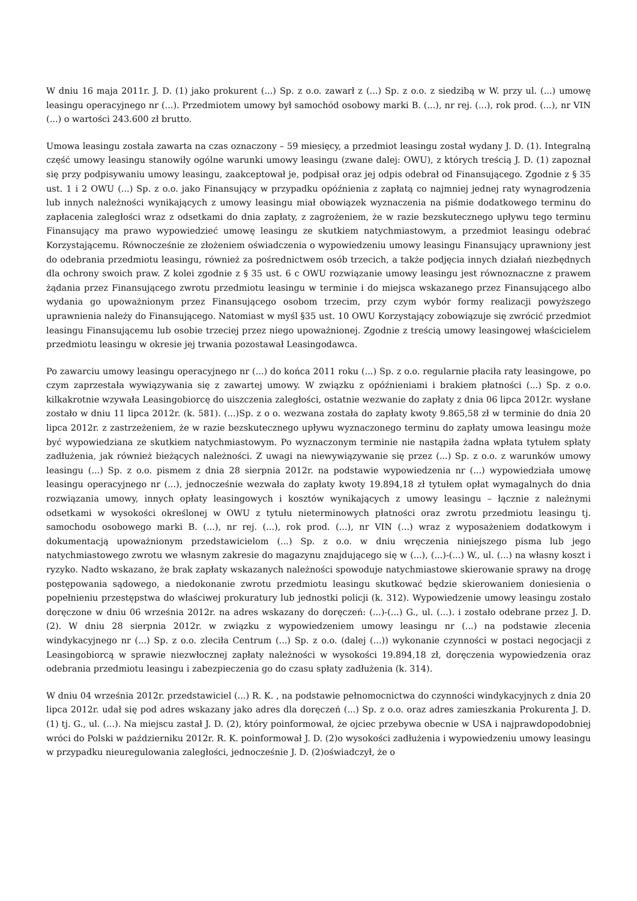W dniu 16 maja 2011r. J. D. (1) jako prokurent (...) Sp. z o.o. zawarł z (...) Sp. z o.o. z siedzibą w W. przy ul. (...) umowę leasingu operacyjnego nr (...). Przedmiotem umowy był samochód osobowy marki B. (...), nr rej. (...), rok prod. (...), nr VIN (...) o wartości 243.600 zł brutto.
Umowa leasingu została zawarta na czas oznaczony – 59 miesięcy, a przedmiot leasingu został wydany J. D. (1). Integralną część umowy leasingu stanowiły ogólne warunki umowy leasingu (zwane dalej: OWU), z których treścią J. D. (1) zapoznał się przy podpisywaniu umowy leasingu, zaakceptował je, podpisał oraz jej odpis odebrał od Finansującego. Zgodnie z § 35 ust. 1 i 2 OWU (...) Sp. z o.o. jako Finansujący w przypadku opóźnienia z zapłatą co najmniej jednej raty wynagrodzenia lub innych należności wynikających z umowy leasingu miał obowiązek wyznaczenia na piśmie dodatkowego terminu do zapłacenia zaległości wraz z odsetkami do dnia zapłaty, z zagrożeniem, że w razie bezskutecznego upływu tego terminu Finansujący ma prawo wypowiedzieć umowę leasingu ze skutkiem natychmiastowym, a przedmiot leasingu odebrać Korzystającemu. Równocześnie ze złożeniem oświadczenia o wypowiedzeniu umowy leasingu Finansujący uprawniony jest do odebrania przedmiotu leasingu, również za pośrednictwem osób trzecich, a także podjęcia innych działań niezbędnych dla ochrony swoich praw. Z kolei zgodnie z § 35 ust. 6 c OWU rozwiązanie umowy leasingu jest równoznaczne z prawem żądania przez Finansującego zwrotu przedmiotu leasingu w terminie i do miejsca wskazanego przez Finansującego albo wydania go upoważnionym przez Finansującego osobom trzecim, przy czym wybór formy realizacji powyższego uprawnienia należy do Finansującego. Natomiast w myśl §35 ust. 10 OWU Korzystający zobowiązuje się zwrócić przedmiot leasingu Finansującemu lub osobie trzeciej przez niego upoważnionej. Zgodnie z treścią umowy leasingowej właścicielem przedmiotu leasingu w okresie jej trwania pozostawał Leasingodawca.
Po zawarciu umowy leasingu operacyjnego nr (...) do końca 2011 roku (...) Sp. z o.o. regularnie płaciła raty leasingowe, po czym zaprzestała wywiązywania się z zawartej umowy. W związku z opóźnieniami i brakiem płatności (...) Sp. z o.o. kilkakrotnie wzywała Leasingobiorcę do uiszczenia zaległości, ostatnie wezwanie do zapłaty z dnia 06 lipca 2012r. wysłane zostało w dniu 11 lipca 2012r. (k. 581). (...)Sp. z o o. wezwana została do zapłaty kwoty 9.865,58 zł w terminie do dnia 20 lipca 2012r. z zastrzeżeniem, że w razie bezskutecznego upływu wyznaczonego terminu do zapłaty umowa leasingu może być wypowiedziana ze skutkiem natychmiastowym. Po wyznaczonym terminie nie nastąpiła żadna wpłata tytułem spłaty zadłużenia, jak również bieżących należności. Z uwagi na niewywiązywanie się przez (...) Sp. z o.o. z warunków umowy leasingu (...) Sp. z o.o. pismem z dnia 28 sierpnia 2012r. na podstawie wypowiedzenia nr (...) wypowiedziała umowę leasingu operacyjnego nr (...), jednocześnie wezwała do zapłaty kwoty 19.894,18 zł tytułem opłat wymagalnych do dnia rozwiązania umowy, innych opłaty leasingowych i kosztów wynikających z umowy leasingu – łącznie z należnymi odsetkami w wysokości określonej w OWU z tytułu nieterminowych płatności oraz zwrotu przedmiotu leasingu tj. samochodu osobowego marki B. (...), nr rej. (...), rok prod. (...), nr VIN (...) wraz z wyposażeniem dodatkowym i dokumentacją upoważnionym przedstawicielom (...) Sp. z o.o. w dniu wręczenia niniejszego pisma lub jego natychmiastowego zwrotu we własnym zakresie do magazynu znajdującego się w (...), (...)-(...) W., ul. (...) na własny koszt i ryzyko. Nadto wskazano, że brak zapłaty wskazanych należności spowoduje natychmiastowe skierowanie sprawy na drogę postępowania sądowego, a niedokonanie zwrotu przedmiotu leasingu skutkować będzie skierowaniem doniesienia o popełnieniu przestępstwa do właściwej prokuratury lub jednostki policji (k. 312). Wypowiedzenie umowy leasingu zostało doręczone w dniu 06 września 2012r. na adres wskazany do doręczeń: (...)-(...) G., ul. (...). i zostało odebrane przez J. D. (2). W dniu 28 sierpnia 2012r. w związku z wypowiedzeniem umowy leasingu nr (...) na podstawie zlecenia windykacyjnego nr (...) Sp. z o.o. zleciła Centrum (...) Sp. z o.o. (dalej (...)) wykonanie czynności w postaci negocjacji z Leasingobiorcą w sprawie niezwłocznej zapłaty należności w wysokości 19.894,18 zł, doręczenia wypowiedzenia oraz odebrania przedmiotu leasingu i zabezpieczenia go do czasu spłaty zadłużenia (k. 314).
W dniu 04 września 2012r. przedstawiciel (...) R. K. , na podstawie pełnomocnictwa do czynności windykacyjnych z dnia 20 lipca 2012r. udał się pod adres wskazany jako adres dla doręczeń (...) Sp. z o.o. oraz adres zamieszkania Prokurenta J. D. (1) tj. G., ul. (...). Na miejscu zastał J. D. (2), który poinformował, że ojciec przebywa obecnie w USA i najprawdopodobniej wróci do Polski w październiku 2012r. R. K. poinformował J. D. (2)o wysokości zadłużenia i wypowiedzeniu umowy leasingu w przypadku nieuregulowania zaległości, jednocześnie J. D. (2)oświadczył, że o